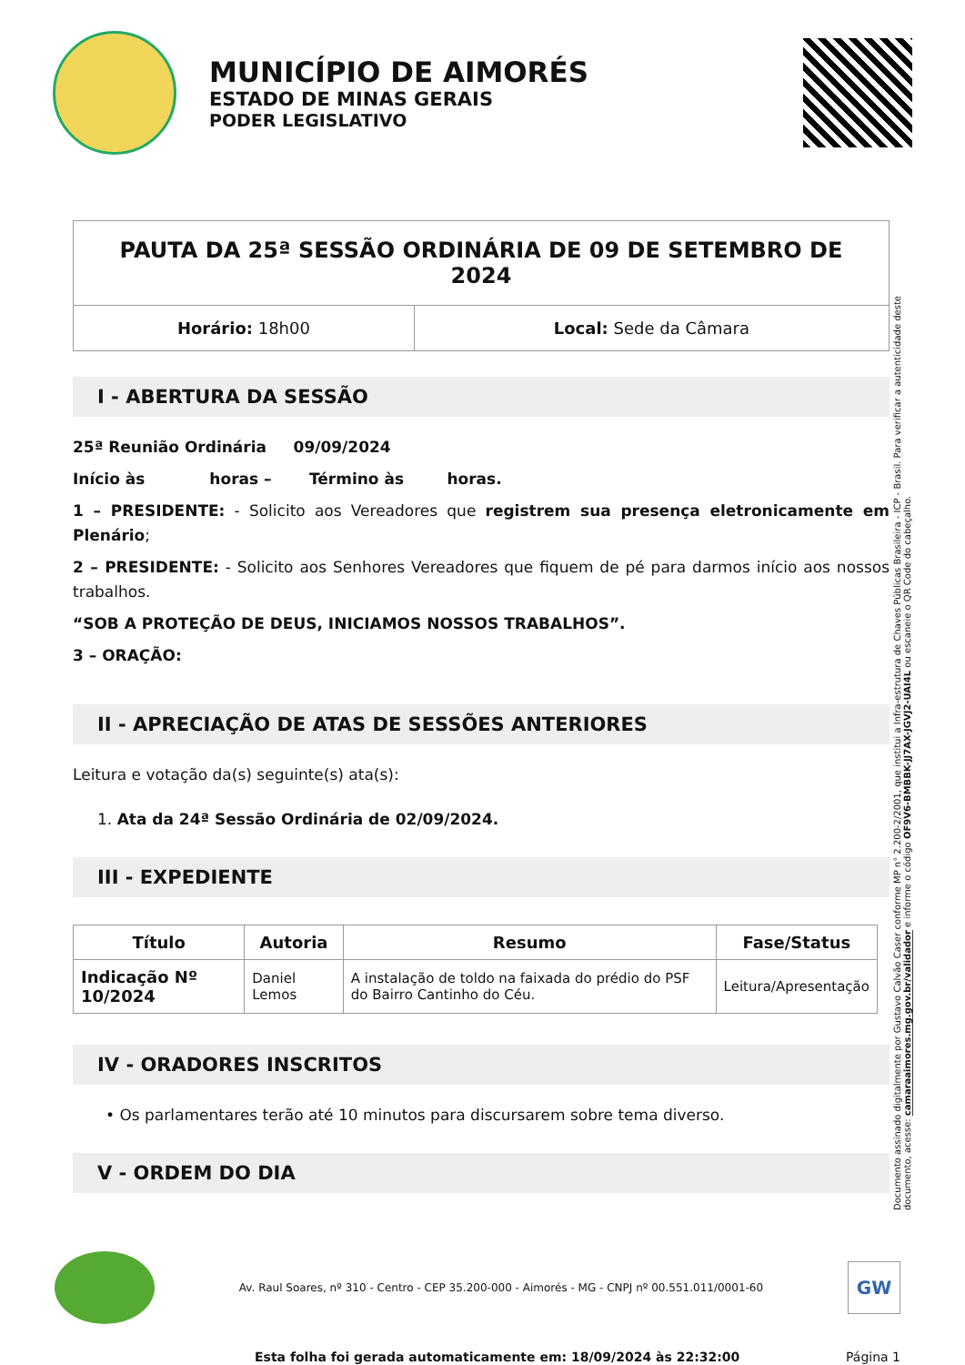MUNICÍPIO DE AIMORÉS
ESTADO DE MINAS GERAIS
PODER LEGISLATIVO
| PAUTA DA 25ª SESSÃO ORDINÁRIA DE 09 DE SETEMBRO DE 2024 | |
| Horário: 18h00 | Local: Sede da Câmara |
I - ABERTURA DA SESSÃO
25ª Reunião Ordinária 09/09/2024
Início às horas – Término às horas.
1 – PRESIDENTE: - Solicito aos Vereadores que registrem sua presença eletronicamente em Plenário;
2 – PRESIDENTE: - Solicito aos Senhores Vereadores que fiquem de pé para darmos início aos nossos trabalhos.
“SOB A PROTEÇÃO DE DEUS, INICIAMOS NOSSOS TRABALHOS”.
3 – ORAÇÃO:
II - APRECIAÇÃO DE ATAS DE SESSÕES ANTERIORES
Leitura e votação da(s) seguinte(s) ata(s):
1. Ata da 24ª Sessão Ordinária de 02/09/2024.
III - EXPEDIENTE
| Título | Autoria | Resumo | Fase/Status |
| --- | --- | --- | --- |
| Indicação Nº 10/2024 | Daniel Lemos | A instalação de toldo na faixada do prédio do PSF do Bairro Cantinho do Céu. | Leitura/Apresentação |
IV - ORADORES INSCRITOS
• Os parlamentares terão até 10 minutos para discursarem sobre tema diverso.
V - ORDEM DO DIA
Documento assinado digitalmente por Gustavo Calvão Caser conforme MP n° 2.200-2/2001, que institui a Infra-estrutura de Chaves Públicas Brasileira - ICP - Brasil. Para verificar a autenticidade deste documento, acesse: camaraaimores.mg.gov.br/validador e informe o código OF9V6-BMBBK-JJ7AX-JGVJ2-UAI4L ou escaneie o QR Code do cabeçalho.
Av. Raul Soares, nº 310 - Centro - CEP 35.200-000 - Aimorés - MG - CNPJ nº 00.551.011/0001-60
GW
Esta folha foi gerada automaticamente em: 18/09/2024 às 22:32:00 Página 1